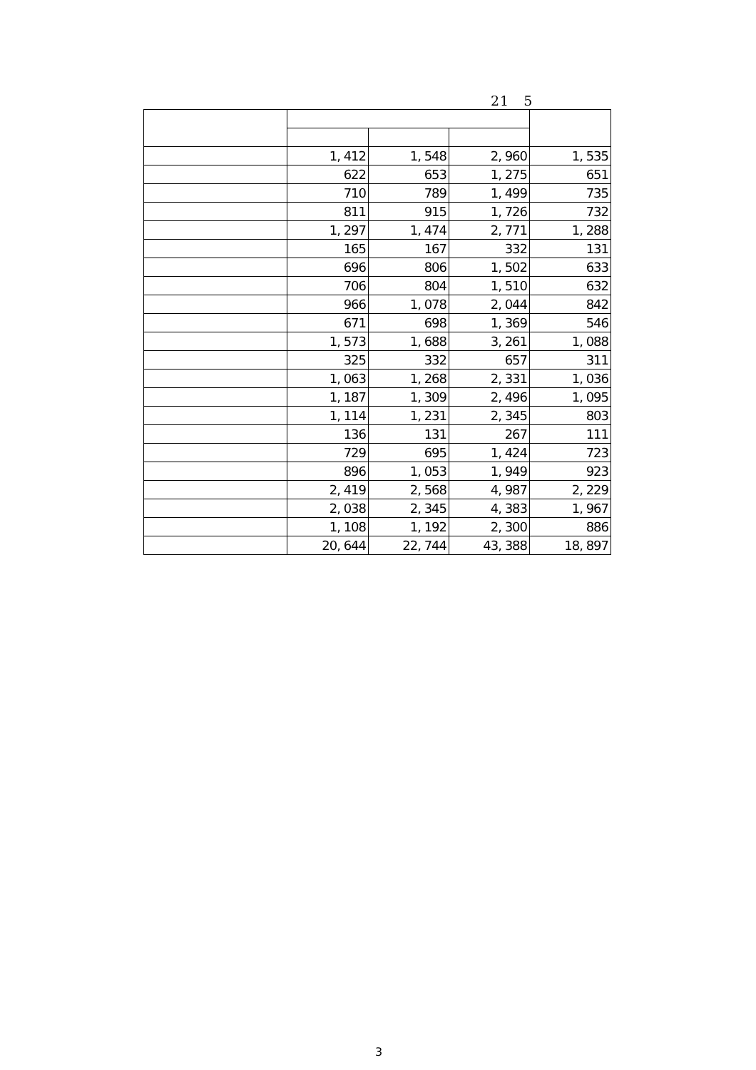21　5
| | 1, 412 | 1, 548 | 2, 960 | 1, 535 |
| | 622 | 653 | 1, 275 | 651 |
| | 710 | 789 | 1, 499 | 735 |
| | 811 | 915 | 1, 726 | 732 |
| | 1, 297 | 1, 474 | 2, 771 | 1, 288 |
| | 165 | 167 | 332 | 131 |
| | 696 | 806 | 1, 502 | 633 |
| | 706 | 804 | 1, 510 | 632 |
| | 966 | 1, 078 | 2, 044 | 842 |
| | 671 | 698 | 1, 369 | 546 |
| | 1, 573 | 1, 688 | 3, 261 | 1, 088 |
| | 325 | 332 | 657 | 311 |
| | 1, 063 | 1, 268 | 2, 331 | 1, 036 |
| | 1, 187 | 1, 309 | 2, 496 | 1, 095 |
| | 1, 114 | 1, 231 | 2, 345 | 803 |
| | 136 | 131 | 267 | 111 |
| | 729 | 695 | 1, 424 | 723 |
| | 896 | 1, 053 | 1, 949 | 923 |
| | 2, 419 | 2, 568 | 4, 987 | 2, 229 |
| | 2, 038 | 2, 345 | 4, 383 | 1, 967 |
| | 1, 108 | 1, 192 | 2, 300 | 886 |
| | 20, 644 | 22, 744 | 43, 388 | 18, 897 |
3